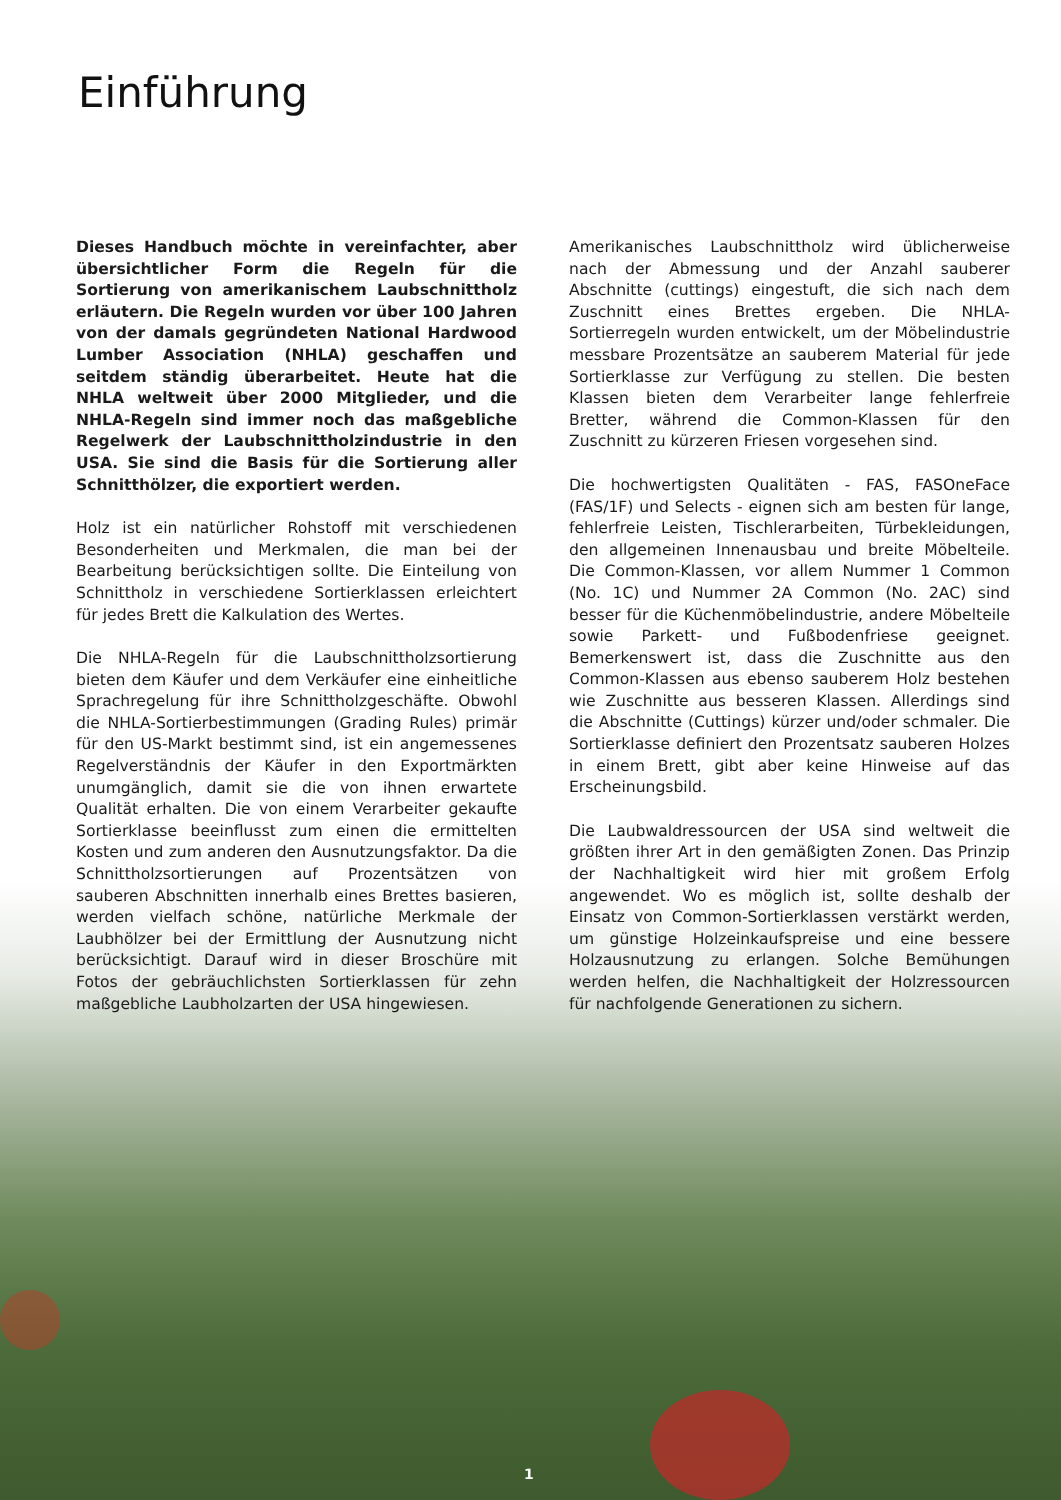Einführung
Dieses Handbuch möchte in vereinfachter, aber übersichtlicher Form die Regeln für die Sortierung von amerikanischem Laubschnittholz erläutern. Die Regeln wurden vor über 100 Jahren von der damals gegründeten National Hardwood Lumber Association (NHLA) geschaffen und seitdem ständig überarbeitet. Heute hat die NHLA weltweit über 2000 Mitglieder, und die NHLA-Regeln sind immer noch das maßgebliche Regelwerk der Laubschnittholzindustrie in den USA. Sie sind die Basis für die Sortierung aller Schnitthölzer, die exportiert werden.
Holz ist ein natürlicher Rohstoff mit verschiedenen Besonderheiten und Merkmalen, die man bei der Bearbeitung berücksichtigen sollte. Die Einteilung von Schnittholz in verschiedene Sortierklassen erleichtert für jedes Brett die Kalkulation des Wertes.
Die NHLA-Regeln für die Laubschnittholzsortierung bieten dem Käufer und dem Verkäufer eine einheitliche Sprachregelung für ihre Schnittholzgeschäfte. Obwohl die NHLA-Sortierbestimmungen (Grading Rules) primär für den US-Markt bestimmt sind, ist ein angemessenes Regelverständnis der Käufer in den Exportmärkten unumgänglich, damit sie die von ihnen erwartete Qualität erhalten. Die von einem Verarbeiter gekaufte Sortierklasse beeinflusst zum einen die ermittelten Kosten und zum anderen den Ausnutzungsfaktor. Da die Schnittholzsortierungen auf Prozentsätzen von sauberen Abschnitten innerhalb eines Brettes basieren, werden vielfach schöne, natürliche Merkmale der Laubhölzer bei der Ermittlung der Ausnutzung nicht berücksichtigt. Darauf wird in dieser Broschüre mit Fotos der gebräuchlichsten Sortierklassen für zehn maßgebliche Laubholzarten der USA hingewiesen.
Amerikanisches Laubschnittholz wird üblicherweise nach der Abmessung und der Anzahl sauberer Abschnitte (cuttings) eingestuft, die sich nach dem Zuschnitt eines Brettes ergeben. Die NHLA-Sortierregeln wurden entwickelt, um der Möbelindustrie messbare Prozentsätze an sauberem Material für jede Sortierklasse zur Verfügung zu stellen. Die besten Klassen bieten dem Verarbeiter lange fehlerfreie Bretter, während die Common-Klassen für den Zuschnitt zu kürzeren Friesen vorgesehen sind.
Die hochwertigsten Qualitäten - FAS, FASOneFace (FAS/1F) und Selects - eignen sich am besten für lange, fehlerfreie Leisten, Tischlerarbeiten, Türbekleidungen, den allgemeinen Innenausbau und breite Möbelteile. Die Common-Klassen, vor allem Nummer 1 Common (No. 1C) und Nummer 2A Common (No. 2AC) sind besser für die Küchenmöbelindustrie, andere Möbelteile sowie Parkett- und Fußbodenfriese geeignet. Bemerkenswert ist, dass die Zuschnitte aus den Common-Klassen aus ebenso sauberem Holz bestehen wie Zuschnitte aus besseren Klassen. Allerdings sind die Abschnitte (Cuttings) kürzer und/oder schmaler. Die Sortierklasse definiert den Prozentsatz sauberen Holzes in einem Brett, gibt aber keine Hinweise auf das Erscheinungsbild.
Die Laubwaldressourcen der USA sind weltweit die größten ihrer Art in den gemäßigten Zonen. Das Prinzip der Nachhaltigkeit wird hier mit großem Erfolg angewendet. Wo es möglich ist, sollte deshalb der Einsatz von Common-Sortierklassen verstärkt werden, um günstige Holzeinkaufspreise und eine bessere Holzausnutzung zu erlangen. Solche Bemühungen werden helfen, die Nachhaltigkeit der Holzressourcen für nachfolgende Generationen zu sichern.
1